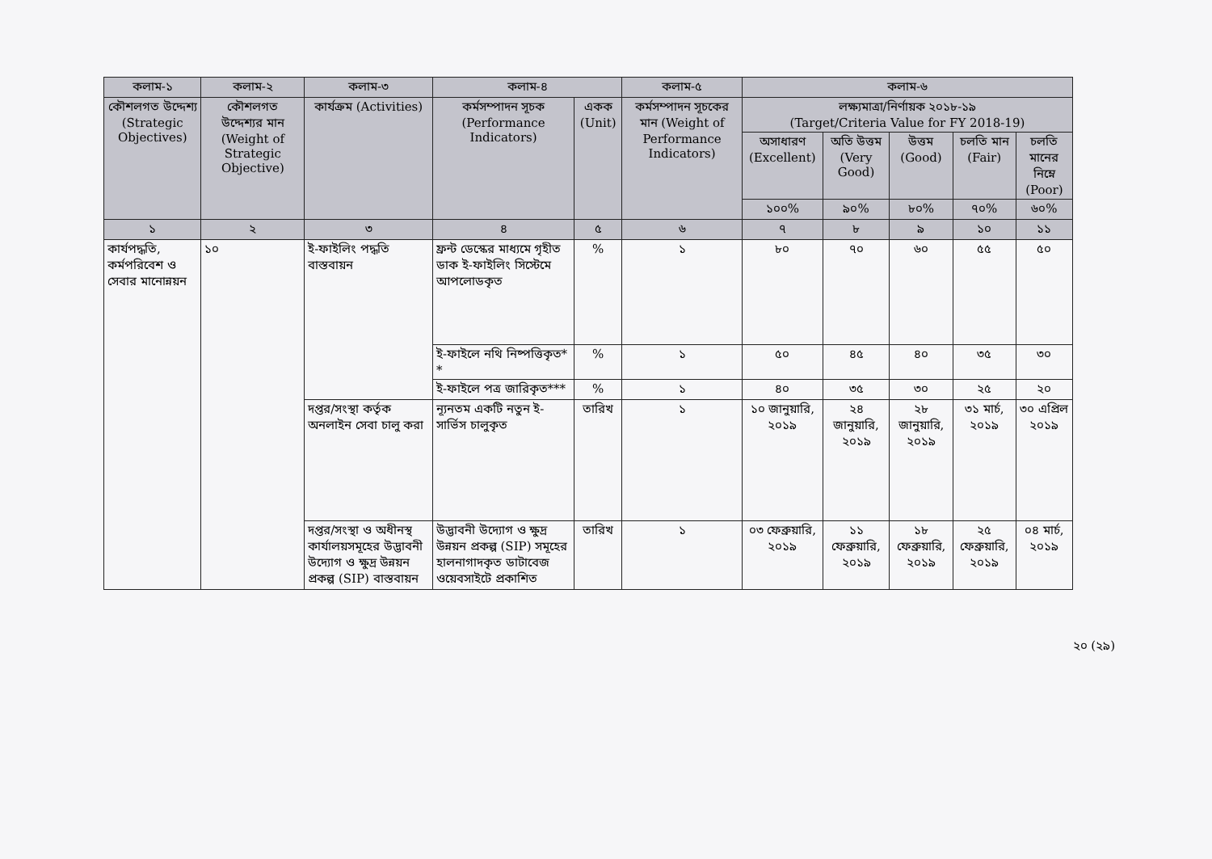| কলাম-১ | কলাম-২ | কলাম-৩ | কলাম-৪ | | কলাম-৫ | কলাম-৬ | | | | |
| --- | --- | --- | --- | --- | --- | --- | --- | --- | --- | --- |
| কৌশলগত উদ্দেশ্য (Strategic Objectives) | কৌশলগত উদ্দেশ্যর মান (Weight of Strategic Objective) | কার্যক্রম (Activities) | কর্মসম্পাদন সূচক (Performance Indicators) | একক (Unit) | কর্মসম্পাদন সূচকের মান (Weight of Performance Indicators) | লক্ষ্যমাত্রা/নির্ণায়ক ২০১৮-১৯ (Target/Criteria Value for FY 2018-19) | | | | |
| | | | | | | অসাধারণ (Excellent) | অতি উত্তম (Very Good) | উত্তম (Good) | চলতি মান (Fair) | চলতি মানের নিম্নে (Poor) |
| | | | | | | ১০০% | ৯০% | ৮০% | ৭০% | ৬০% |
| ১ | ২ | ৩ | ৪ | ৫ | ৬ | ৭ | ৮ | ৯ | ১০ | ১১ |
| কার্যপদ্ধতি, কর্মপরিবেশ ও সেবার মানোন্নয়ন | ১০ | ই-ফাইলিং পদ্ধতি বাস্তবায়ন | ফ্রন্ট ডেস্কের মাধ্যমে গৃহীত ডাক ই-ফাইলিং সিস্টেমে আপলোডকৃত | % | ১ | ৮০ | ৭০ | ৬০ | ৫৫ | ৫০ |
| | | | ই-ফাইলে নথি নিষ্পত্তিকৃত* * | % | ১ | ৫০ | ৪৫ | ৪০ | ৩৫ | ৩০ |
| | | | ই-ফাইলে পত্র জারিকৃত*** | % | ১ | ৪০ | ৩৫ | ৩০ | ২৫ | ২০ |
| | | দপ্তর/সংস্থা কর্তৃক অনলাইন সেবা চালু করা | ন্যূনতম একটি নতুন ই-সার্ভিস চালুকৃত | তারিখ | ১ | ১০ জানুয়ারি, ২০১৯ | ২৪ জানুয়ারি, ২০১৯ | ২৮ জানুয়ারি, ২০১৯ | ৩১ মার্চ, ২০১৯ | ৩০ এপ্রিল ২০১৯ |
| | | দপ্তর/সংস্থা ও অধীনস্থ কার্যালয়সমূহের উদ্ভাবনী উদ্যোগ ও ক্ষুদ্র উন্নয়ন প্রকল্প (SIP) বাস্তবায়ন | উদ্ভাবনী উদ্যোগ ও ক্ষুদ্র উন্নয়ন প্রকল্প (SIP) সমূহের হালনাগাদকৃত ডাটাবেজ ওয়েবসাইটে প্রকাশিত | তারিখ | ১ | ০৩ ফেব্রুয়ারি, ২০১৯ | ১১ ফেব্রুয়ারি, ২০১৯ | ১৮ ফেব্রুয়ারি, ২০১৯ | ২৫ ফেব্রুয়ারি, ২০১৯ | ০৪ মার্চ, ২০১৯ |
২০ (২৯)